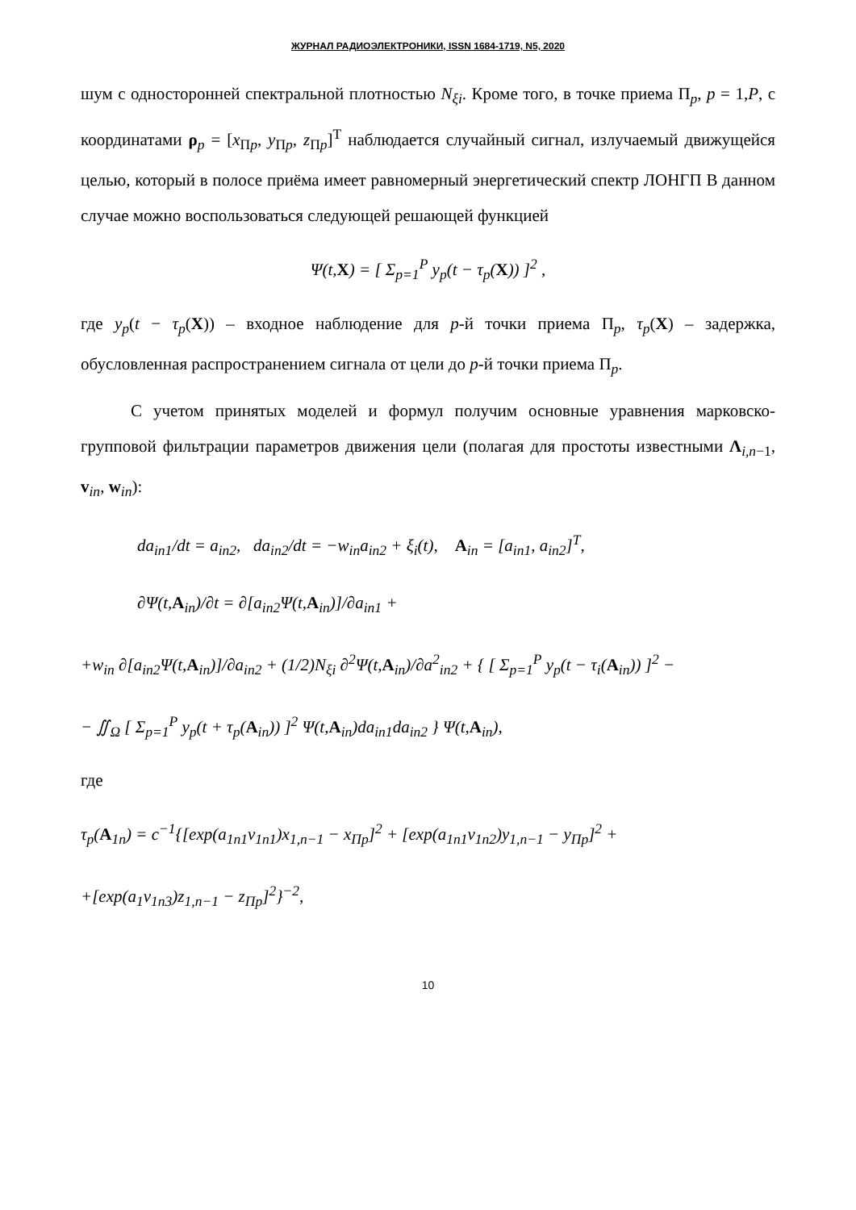ЖУРНАЛ РАДИОЭЛЕКТРОНИКИ, ISSN 1684-1719, N5, 2020
шум с односторонней спектральной плотностью N<sub>ξi</sub>. Кроме того, в точке приема Π<sub>p</sub>, p = 1,P, с координатами ρ<sub>p</sub> = [x<sub>Πp</sub>, y<sub>Πp</sub>, z<sub>Πp</sub>]<sup>T</sup> наблюдается случайный сигнал, излучаемый движущейся целью, который в полосе приёма имеет равномерный энергетический спектр ЛОНГП В данном случае можно воспользоваться следующей решающей функцией
Ψ(t,X) = [ Σ<sub>p=1</sub><sup>P</sup> y<sub>p</sub>(t − τ<sub>p</sub>(X)) ]<sup>2</sup> ,
где y<sub>p</sub>(t − τ<sub>p</sub>(X)) – входное наблюдение для p-й точки приема Π<sub>p</sub>, τ<sub>p</sub>(X) – задержка, обусловленная распространением сигнала от цели до p-й точки приема Π<sub>p</sub>.
С учетом принятых моделей и формул получим основные уравнения марковско-групповой фильтрации параметров движения цели (полагая для простоты известными Λ<sub>i,n−1</sub>, v<sub>in</sub>, w<sub>in</sub>):
da<sub>in1</sub>/dt = a<sub>in2</sub>, da<sub>in2</sub>/dt = −w<sub>in</sub>a<sub>in2</sub> + ξ<sub>i</sub>(t), A<sub>in</sub> = [a<sub>in1</sub>, a<sub>in2</sub>]<sup>T</sup>,
∂Ψ(t,A<sub>in</sub>)/∂t = ∂[a<sub>in2</sub>Ψ(t,A<sub>in</sub>)]/∂a<sub>in1</sub> +
+w<sub>in</sub> ∂[a<sub>in2</sub>Ψ(t,A<sub>in</sub>)]/∂a<sub>in2</sub> + (1/2)N<sub>ξi</sub> ∂<sup>2</sup>Ψ(t,A<sub>in</sub>)/∂a<sup>2</sup><sub>in2</sub> + { [ Σ<sub>p=1</sub><sup>P</sup> y<sub>p</sub>(t − τ<sub>i</sub>(A<sub>in</sub>)) ]<sup>2</sup> −
− ∬<sub>Ω</sub> [ Σ<sub>p=1</sub><sup>P</sup> y<sub>p</sub>(t + τ<sub>p</sub>(A<sub>in</sub>)) ]<sup>2</sup> Ψ(t,A<sub>in</sub>)da<sub>in1</sub>da<sub>in2</sub> } Ψ(t,A<sub>in</sub>),
где
τ<sub>p</sub>(A<sub>1n</sub>) = c<sup>−1</sup>{[exp(a<sub>1n1</sub>v<sub>1n1</sub>)x<sub>1,n−1</sub> − x<sub>Πp</sub>]<sup>2</sup> + [exp(a<sub>1n1</sub>v<sub>1n2</sub>)y<sub>1,n−1</sub> − y<sub>Πp</sub>]<sup>2</sup> +
+[exp(a<sub>1</sub>v<sub>1n3</sub>)z<sub>1,n−1</sub> − z<sub>Πp</sub>]<sup>2</sup>}<sup>−2</sup>,
10